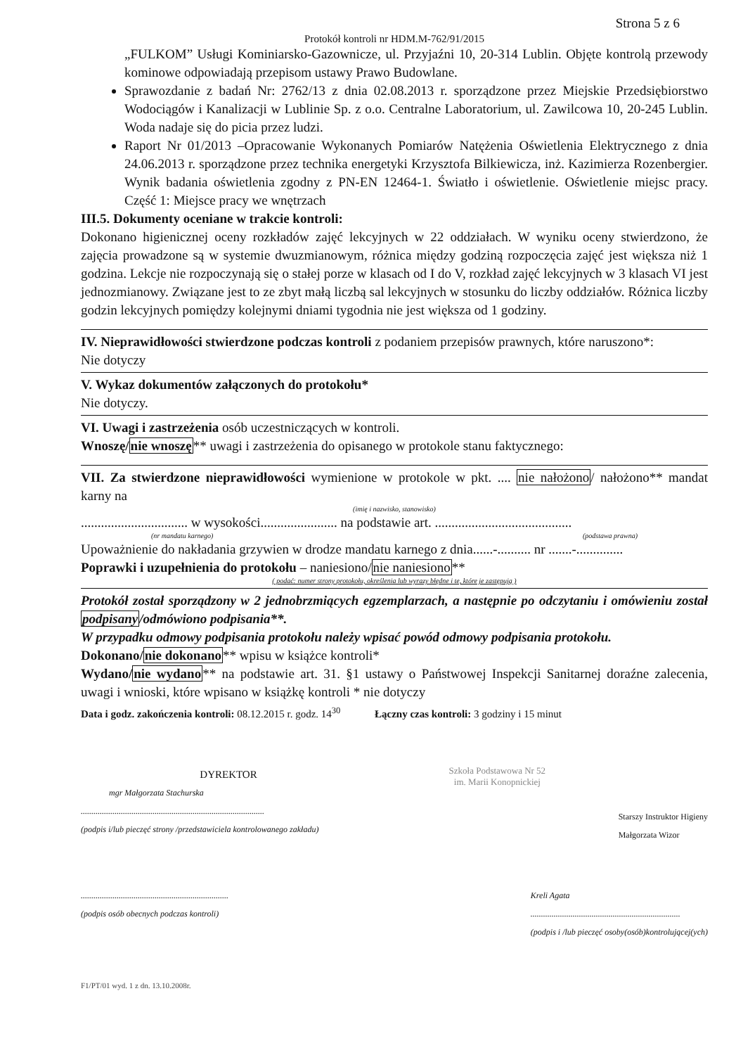Strona 5 z 6
Protokół kontroli nr HDM.M-762/91/2015
„FULKOM” Usługi Kominiarsko-Gazownicze, ul. Przyjaźni 10, 20-314 Lublin. Objęte kontrolą przewody kominowe odpowiadają przepisom ustawy Prawo Budowlane.
Sprawozdanie z badań Nr: 2762/13 z dnia 02.08.2013 r. sporządzone przez Miejskie Przedsiębiorstwo Wodociągów i Kanalizacji w Lublinie Sp. z o.o. Centralne Laboratorium, ul. Zawilcowa 10, 20-245 Lublin. Woda nadaje się do picia przez ludzi.
Raport Nr 01/2013 –Opracowanie Wykonanych Pomiarów Natężenia Oświetlenia Elektrycznego z dnia 24.06.2013 r. sporządzone przez technika energetyki Krzysztofa Bilkiewicza, inż. Kazimierza Rozenbergier. Wynik badania oświetlenia zgodny z PN-EN 12464-1. Światło i oświetlenie. Oświetlenie miejsc pracy. Część 1: Miejsce pracy we wnętrzach
III.5. Dokumenty oceniane w trakcie kontroli:
Dokonano higienicznej oceny rozkładów zajęć lekcyjnych w 22 oddziałach. W wyniku oceny stwierdzono, że zajęcia prowadzone są w systemie dwuzmianowym, różnica między godziną rozpoczęcia zajęć jest większa niż 1 godzina. Lekcje nie rozpoczynają się o stałej porze w klasach od I do V, rozkład zajęć lekcyjnych w 3 klasach VI jest jednozmianowy. Związane jest to ze zbyt małą liczbą sal lekcyjnych w stosunku do liczby oddziałów. Różnica liczby godzin lekcyjnych pomiędzy kolejnymi dniami tygodnia nie jest większa od 1 godziny.
IV. Nieprawidłowości stwierdzone podczas kontroli z podaniem przepisów prawnych, które naruszono*:
Nie dotyczy
V. Wykaz dokumentów załączonych do protokołu*
Nie dotyczy.
VI. Uwagi i zastrzeżenia osób uczestniczących w kontroli.
Wnoszę/nie wnoszę** uwagi i zastrzeżenia do opisanego w protokole stanu faktycznego:
VII. Za stwierdzone nieprawidłowości wymienione w protokole w pkt. .... nie nałożono/ nałożono** mandat karny na
(imię i nazwisko, stanowisko)
................................ w wysokości....................... na podstawie art. .........................................
(nr mandatu karnego) (podstawa prawna)
Upoważnienie do nakładania grzywien w drodze mandatu karnego z dnia......-.......... nr .......-..............
Poprawki i uzupełnienia do protokołu – naniesiono/nie naniesiono**
( podać: numer strony protokołu, określenia lub wyrazy błędne i te, które je zastępują )
Protokół został sporządzony w 2 jednobrzmiących egzemplarzach, a następnie po odczytaniu i omówieniu został podpisany/odmówiono podpisania**.
W przypadku odmowy podpisania protokołu należy wpisać powód odmowy podpisania protokołu.
Dokonano/nie dokonano** wpisu w książce kontroli*
Wydano/nie wydano** na podstawie art. 31. §1 ustawy o Państwowej Inspekcji Sanitarnej doraźne zalecenia, uwagi i wnioski, które wpisano w książkę kontroli * nie dotyczy
Data i godz. zakończenia kontroli: 08.12.2015 r. godz. 14<sup>30</sup> Łączny czas kontroli: 3 godziny i 15 minut
DYREKTOR
mgr Małgorzata Stachurska
.......................................................................................
(podpis i/lub pieczęć strony /przedstawiciela kontrolowanego zakładu)
Szkoła Podstawowa Nr 52
im. Marii Konopnickiej
Starszy Instruktor Higieny
Małgorzata Wizor
......................................................................
(podpis osób obecnych podczas kontroli)
Kreli Agata
.......................................................................
(podpis i /lub pieczęć osoby(osób)kontrolującej(ych)
F1/PT/01 wyd. 1 z dn. 13.10.2008r.